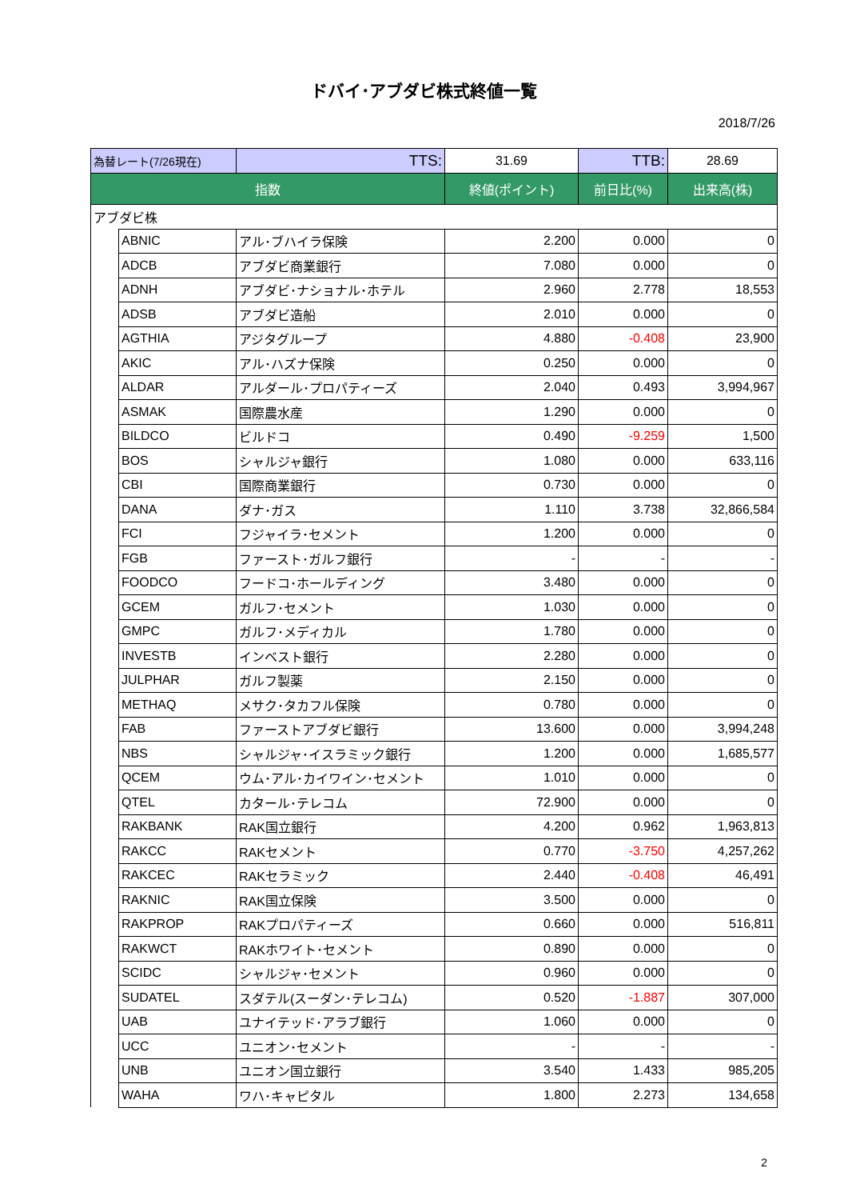ドバイ･アブダビ株式終値一覧
2018/7/26
| 為替レート(7/26現在) | | TTS: | 31.69 | TTB: | 28.69 |
| 指数 | | | 終値(ポイント) | 前日比(%) | 出来高(株) |
| アブダビ株 | | | | | |
| | ABNIC | アル･ブハイラ保険 | 2.200 | 0.000 | 0 |
| | ADCB | アブダビ商業銀行 | 7.080 | 0.000 | 0 |
| | ADNH | アブダビ･ナショナル･ホテル | 2.960 | 2.778 | 18,553 |
| | ADSB | アブダビ造船 | 2.010 | 0.000 | 0 |
| | AGTHIA | アジタグループ | 4.880 | -0.408 | 23,900 |
| | AKIC | アル･ハズナ保険 | 0.250 | 0.000 | 0 |
| | ALDAR | アルダール･プロパティーズ | 2.040 | 0.493 | 3,994,967 |
| | ASMAK | 国際農水産 | 1.290 | 0.000 | 0 |
| | BILDCO | ビルドコ | 0.490 | -9.259 | 1,500 |
| | BOS | シャルジャ銀行 | 1.080 | 0.000 | 633,116 |
| | CBI | 国際商業銀行 | 0.730 | 0.000 | 0 |
| | DANA | ダナ･ガス | 1.110 | 3.738 | 32,866,584 |
| | FCI | フジャイラ･セメント | 1.200 | 0.000 | 0 |
| | FGB | ファースト･ガルフ銀行 | - | - | - |
| | FOODCO | フードコ･ホールディング | 3.480 | 0.000 | 0 |
| | GCEM | ガルフ･セメント | 1.030 | 0.000 | 0 |
| | GMPC | ガルフ･メディカル | 1.780 | 0.000 | 0 |
| | INVESTB | インベスト銀行 | 2.280 | 0.000 | 0 |
| | JULPHAR | ガルフ製薬 | 2.150 | 0.000 | 0 |
| | METHAQ | メサク･タカフル保険 | 0.780 | 0.000 | 0 |
| | FAB | ファーストアブダビ銀行 | 13.600 | 0.000 | 3,994,248 |
| | NBS | シャルジャ･イスラミック銀行 | 1.200 | 0.000 | 1,685,577 |
| | QCEM | ウム･アル･カイワイン･セメント | 1.010 | 0.000 | 0 |
| | QTEL | カタール･テレコム | 72.900 | 0.000 | 0 |
| | RAKBANK | RAK国立銀行 | 4.200 | 0.962 | 1,963,813 |
| | RAKCC | RAKセメント | 0.770 | -3.750 | 4,257,262 |
| | RAKCEC | RAKセラミック | 2.440 | -0.408 | 46,491 |
| | RAKNIC | RAK国立保険 | 3.500 | 0.000 | 0 |
| | RAKPROP | RAKプロパティーズ | 0.660 | 0.000 | 516,811 |
| | RAKWCT | RAKホワイト･セメント | 0.890 | 0.000 | 0 |
| | SCIDC | シャルジャ･セメント | 0.960 | 0.000 | 0 |
| | SUDATEL | スダテル(スーダン･テレコム) | 0.520 | -1.887 | 307,000 |
| | UAB | ユナイテッド･アラブ銀行 | 1.060 | 0.000 | 0 |
| | UCC | ユニオン･セメント | - | - | - |
| | UNB | ユニオン国立銀行 | 3.540 | 1.433 | 985,205 |
| | WAHA | ワハ･キャピタル | 1.800 | 2.273 | 134,658 |
2